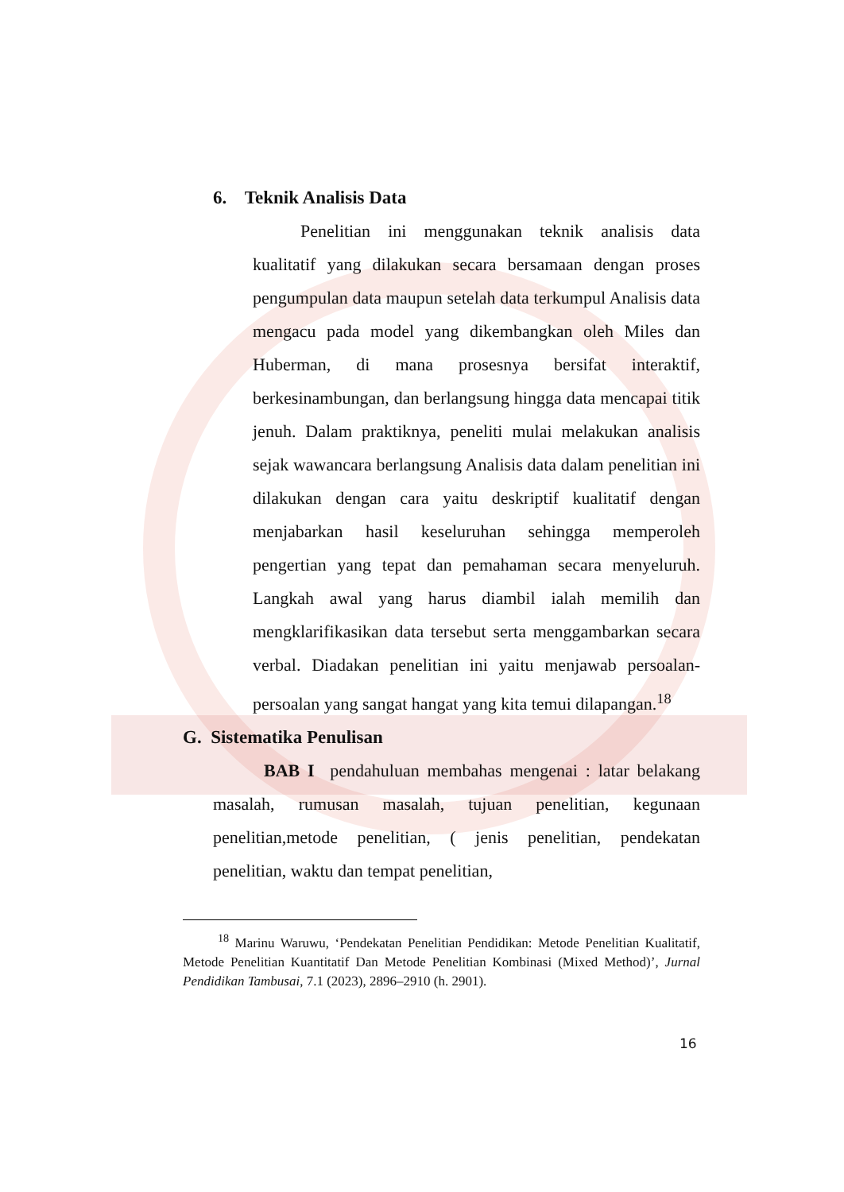6. Teknik Analisis Data
Penelitian ini menggunakan teknik analisis data kualitatif yang dilakukan secara bersamaan dengan proses pengumpulan data maupun setelah data terkumpul Analisis data mengacu pada model yang dikembangkan oleh Miles dan Huberman, di mana prosesnya bersifat interaktif, berkesinambungan, dan berlangsung hingga data mencapai titik jenuh. Dalam praktiknya, peneliti mulai melakukan analisis sejak wawancara berlangsung Analisis data dalam penelitian ini dilakukan dengan cara yaitu deskriptif kualitatif dengan menjabarkan hasil keseluruhan sehingga memperoleh pengertian yang tepat dan pemahaman secara menyeluruh. Langkah awal yang harus diambil ialah memilih dan mengklarifikasikan data tersebut serta menggambarkan secara verbal. Diadakan penelitian ini yaitu menjawab persoalan-persoalan yang sangat hangat yang kita temui dilapangan.<sup>18</sup>
G. Sistematika Penulisan
BAB I pendahuluan membahas mengenai : latar belakang masalah, rumusan masalah, tujuan penelitian, kegunaan penelitian,metode penelitian, ( jenis penelitian, pendekatan penelitian, waktu dan tempat penelitian,
<sup>18</sup> Marinu Waruwu, ‘Pendekatan Penelitian Pendidikan: Metode Penelitian Kualitatif, Metode Penelitian Kuantitatif Dan Metode Penelitian Kombinasi (Mixed Method)’, Jurnal Pendidikan Tambusai, 7.1 (2023), 2896–2910 (h. 2901).
16